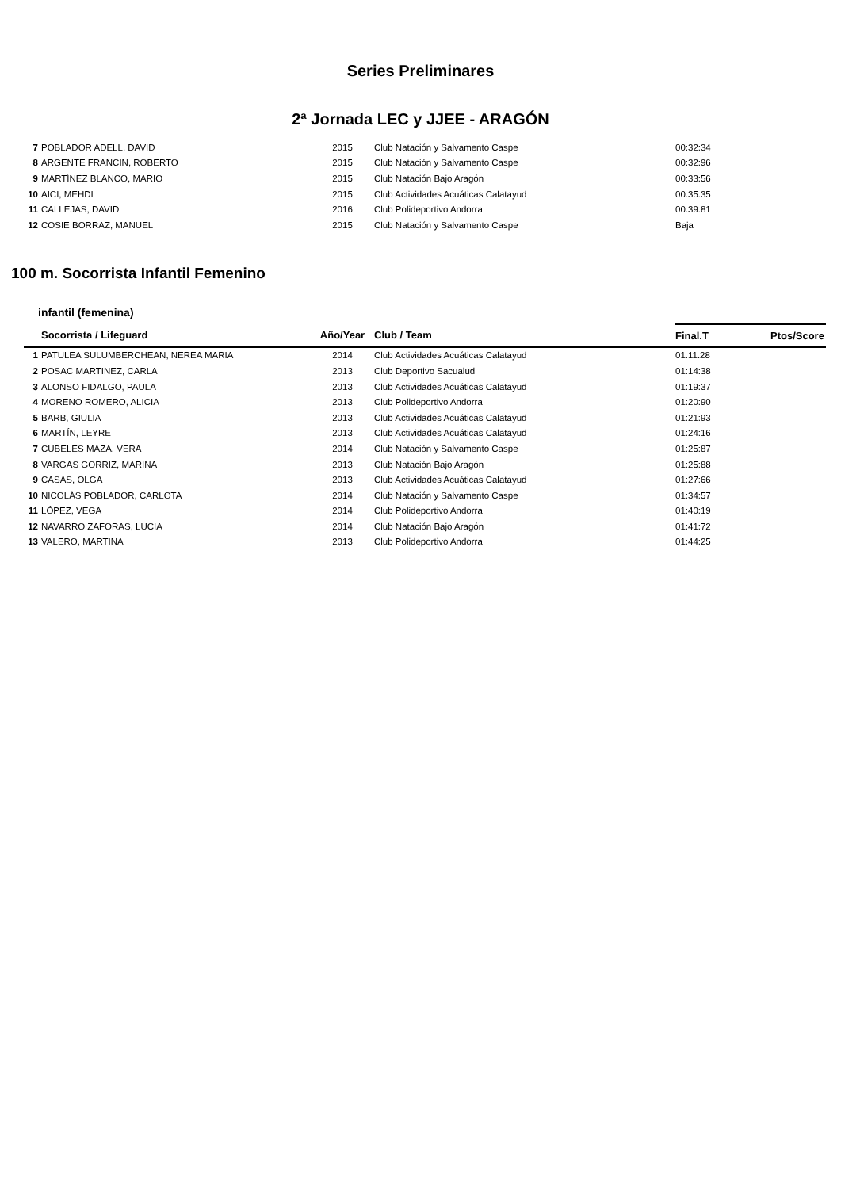Series Preliminares
2ª Jornada LEC y JJEE - ARAGÓN
| 7 | POBLADOR ADELL, DAVID | 2015 | Club Natación y Salvamento Caspe | 00:32:34 | |
| 8 | ARGENTE FRANCIN, ROBERTO | 2015 | Club Natación y Salvamento Caspe | 00:32:96 | |
| 9 | MARTÍNEZ BLANCO, MARIO | 2015 | Club Natación Bajo Aragón | 00:33:56 | |
| 10 | AICI, MEHDI | 2015 | Club Actividades Acuáticas Calatayud | 00:35:35 | |
| 11 | CALLEJAS, DAVID | 2016 | Club Polideportivo Andorra | 00:39:81 | |
| 12 | COSIE BORRAZ, MANUEL | 2015 | Club Natación y Salvamento Caspe | Baja | |
100 m. Socorrista Infantil Femenino
infantil (femenina)
| | Socorrista / Lifeguard | Año/Year | Club / Team | Final.T | Ptos/Score |
| --- | --- | --- | --- | --- | --- |
| 1 | PATULEA SULUMBERCHEAN, NEREA MARIA | 2014 | Club Actividades Acuáticas Calatayud | 01:11:28 | |
| 2 | POSAC MARTINEZ, CARLA | 2013 | Club Deportivo Sacualud | 01:14:38 | |
| 3 | ALONSO FIDALGO, PAULA | 2013 | Club Actividades Acuáticas Calatayud | 01:19:37 | |
| 4 | MORENO ROMERO, ALICIA | 2013 | Club Polideportivo Andorra | 01:20:90 | |
| 5 | BARB, GIULIA | 2013 | Club Actividades Acuáticas Calatayud | 01:21:93 | |
| 6 | MARTÍN, LEYRE | 2013 | Club Actividades Acuáticas Calatayud | 01:24:16 | |
| 7 | CUBELES MAZA, VERA | 2014 | Club Natación y Salvamento Caspe | 01:25:87 | |
| 8 | VARGAS GORRIZ, MARINA | 2013 | Club Natación Bajo Aragón | 01:25:88 | |
| 9 | CASAS, OLGA | 2013 | Club Actividades Acuáticas Calatayud | 01:27:66 | |
| 10 | NICOLÁS POBLADOR, CARLOTA | 2014 | Club Natación y Salvamento Caspe | 01:34:57 | |
| 11 | LÓPEZ, VEGA | 2014 | Club Polideportivo Andorra | 01:40:19 | |
| 12 | NAVARRO ZAFORAS, LUCIA | 2014 | Club Natación Bajo Aragón | 01:41:72 | |
| 13 | VALERO, MARTINA | 2013 | Club Polideportivo Andorra | 01:44:25 | |